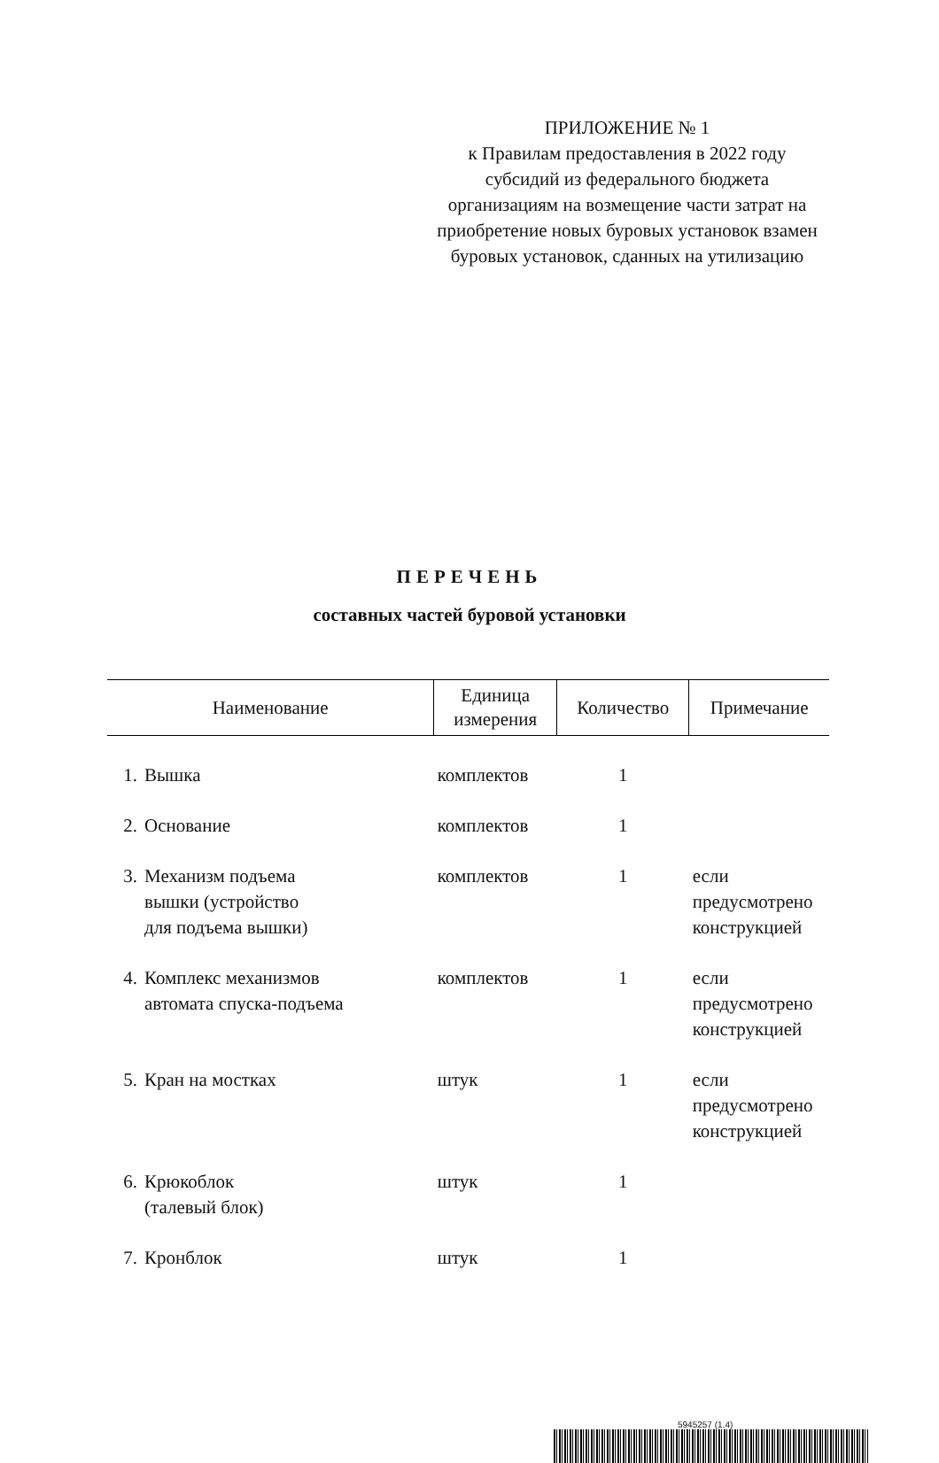ПРИЛОЖЕНИЕ № 1
к Правилам предоставления в 2022 году субсидий из федерального бюджета организациям на возмещение части затрат на приобретение новых буровых установок взамен буровых установок, сданных на утилизацию
ПЕРЕЧЕНЬ
составных частей буровой установки
| Наименование | | Единица измерения | Количество | Примечание |
| --- | --- | --- | --- | --- |
| 1. | Вышка | комплектов | 1 | |
| 2. | Основание | комплектов | 1 | |
| 3. | Механизм подъема вышки (устройство для подъема вышки) | комплектов | 1 | если предусмотрено конструкцией |
| 4. | Комплекс механизмов автомата спуска-подъема | комплектов | 1 | если предусмотрено конструкцией |
| 5. | Кран на мостках | штук | 1 | если предусмотрено конструкцией |
| 6. | Крюкоблок (талевый блок) | штук | 1 | |
| 7. | Кронблок | штук | 1 | |
5945257 (1.4)